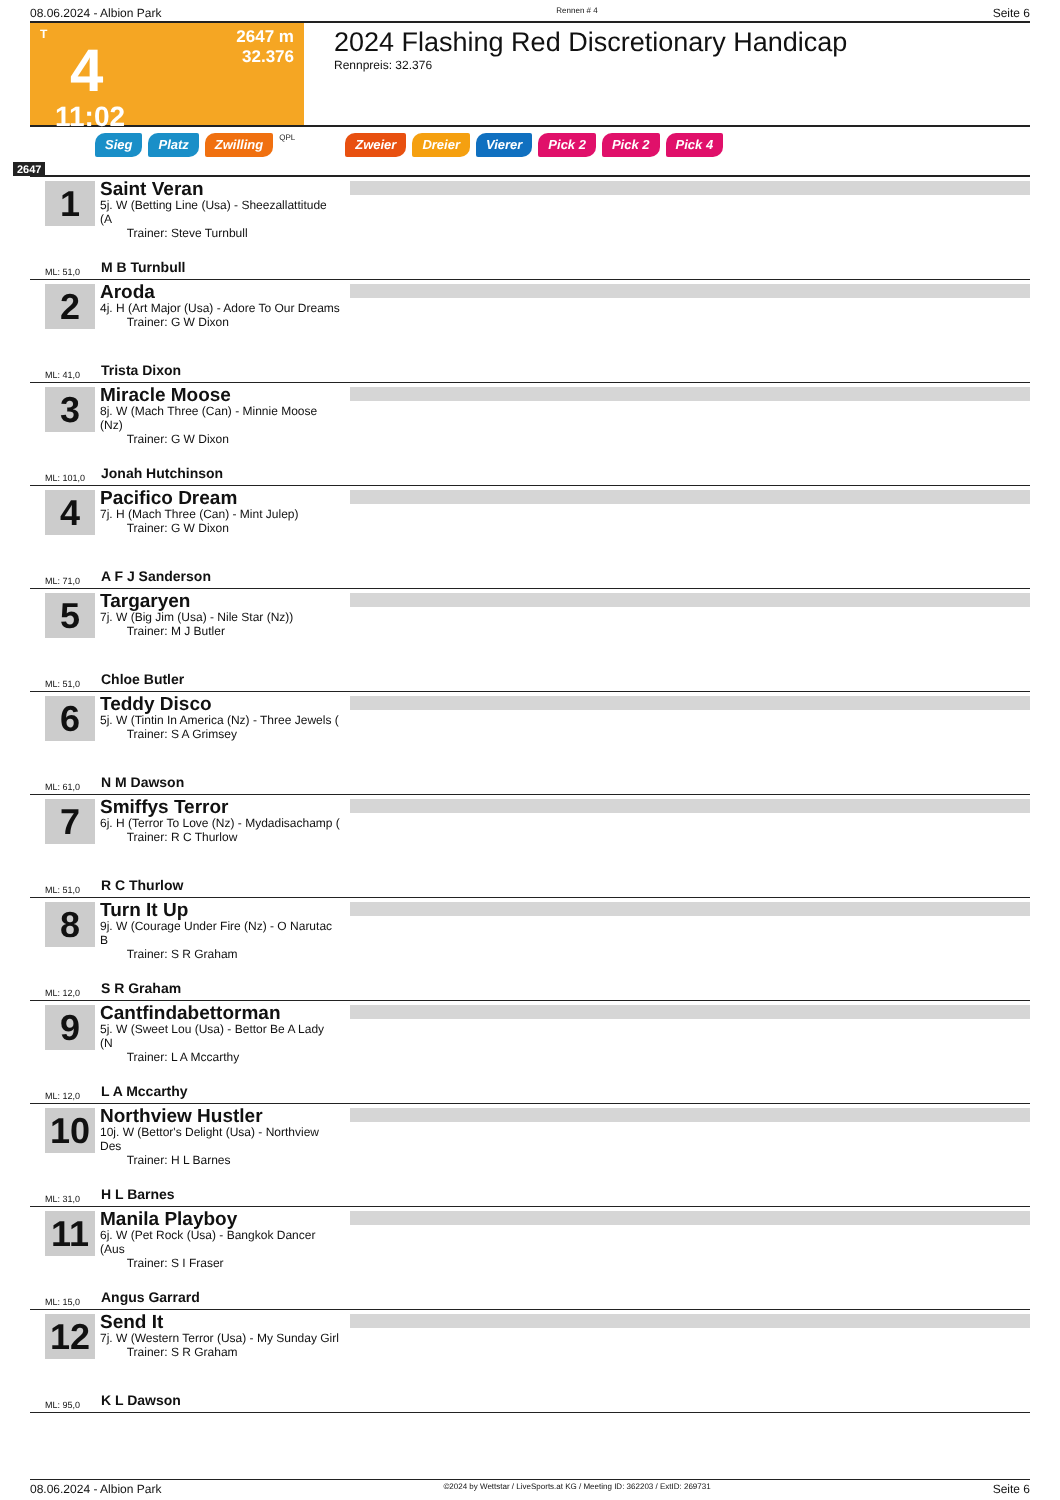08.06.2024 - Albion Park Rennen # 4 Seite 6
T
4
11:02
2647 m
32.376
2024 Flashing Red Discretionary Handicap
Rennpreis: 32.376
Sieg Platz Zwilling QPL Zweier Dreier Vierer Pick 2 Pick 2 Pick 4
2647
1
Saint Veran
5j. W (Betting Line (Usa) - Sheezallattitude (A
Trainer: Steve Turnbull
ML: 51,0 M B Turnbull
2
Aroda
4j. H (Art Major (Usa) - Adore To Our Dreams
Trainer: G W Dixon
ML: 41,0 Trista Dixon
3
Miracle Moose
8j. W (Mach Three (Can) - Minnie Moose (Nz)
Trainer: G W Dixon
ML: 101,0 Jonah Hutchinson
4
Pacifico Dream
7j. H (Mach Three (Can) - Mint Julep)
Trainer: G W Dixon
ML: 71,0 A F J Sanderson
5
Targaryen
7j. W (Big Jim (Usa) - Nile Star (Nz))
Trainer: M J Butler
ML: 51,0 Chloe Butler
6
Teddy Disco
5j. W (Tintin In America (Nz) - Three Jewels (
Trainer: S A Grimsey
ML: 61,0 N M Dawson
7
Smiffys Terror
6j. H (Terror To Love (Nz) - Mydadisachamp (
Trainer: R C Thurlow
ML: 51,0 R C Thurlow
8
Turn It Up
9j. W (Courage Under Fire (Nz) - O Narutac B
Trainer: S R Graham
ML: 12,0 S R Graham
9
Cantfindabettorman
5j. W (Sweet Lou (Usa) - Bettor Be A Lady (N
Trainer: L A Mccarthy
ML: 12,0 L A Mccarthy
10
Northview Hustler
10j. W (Bettor's Delight (Usa) - Northview Des
Trainer: H L Barnes
ML: 31,0 H L Barnes
11
Manila Playboy
6j. W (Pet Rock (Usa) - Bangkok Dancer (Aus
Trainer: S I Fraser
ML: 15,0 Angus Garrard
12
Send It
7j. W (Western Terror (Usa) - My Sunday Girl
Trainer: S R Graham
ML: 95,0 K L Dawson
08.06.2024 - Albion Park ©2024 by Wettstar / LiveSports.at KG / Meeting ID: 362203 / ExtID: 269731 Seite 6